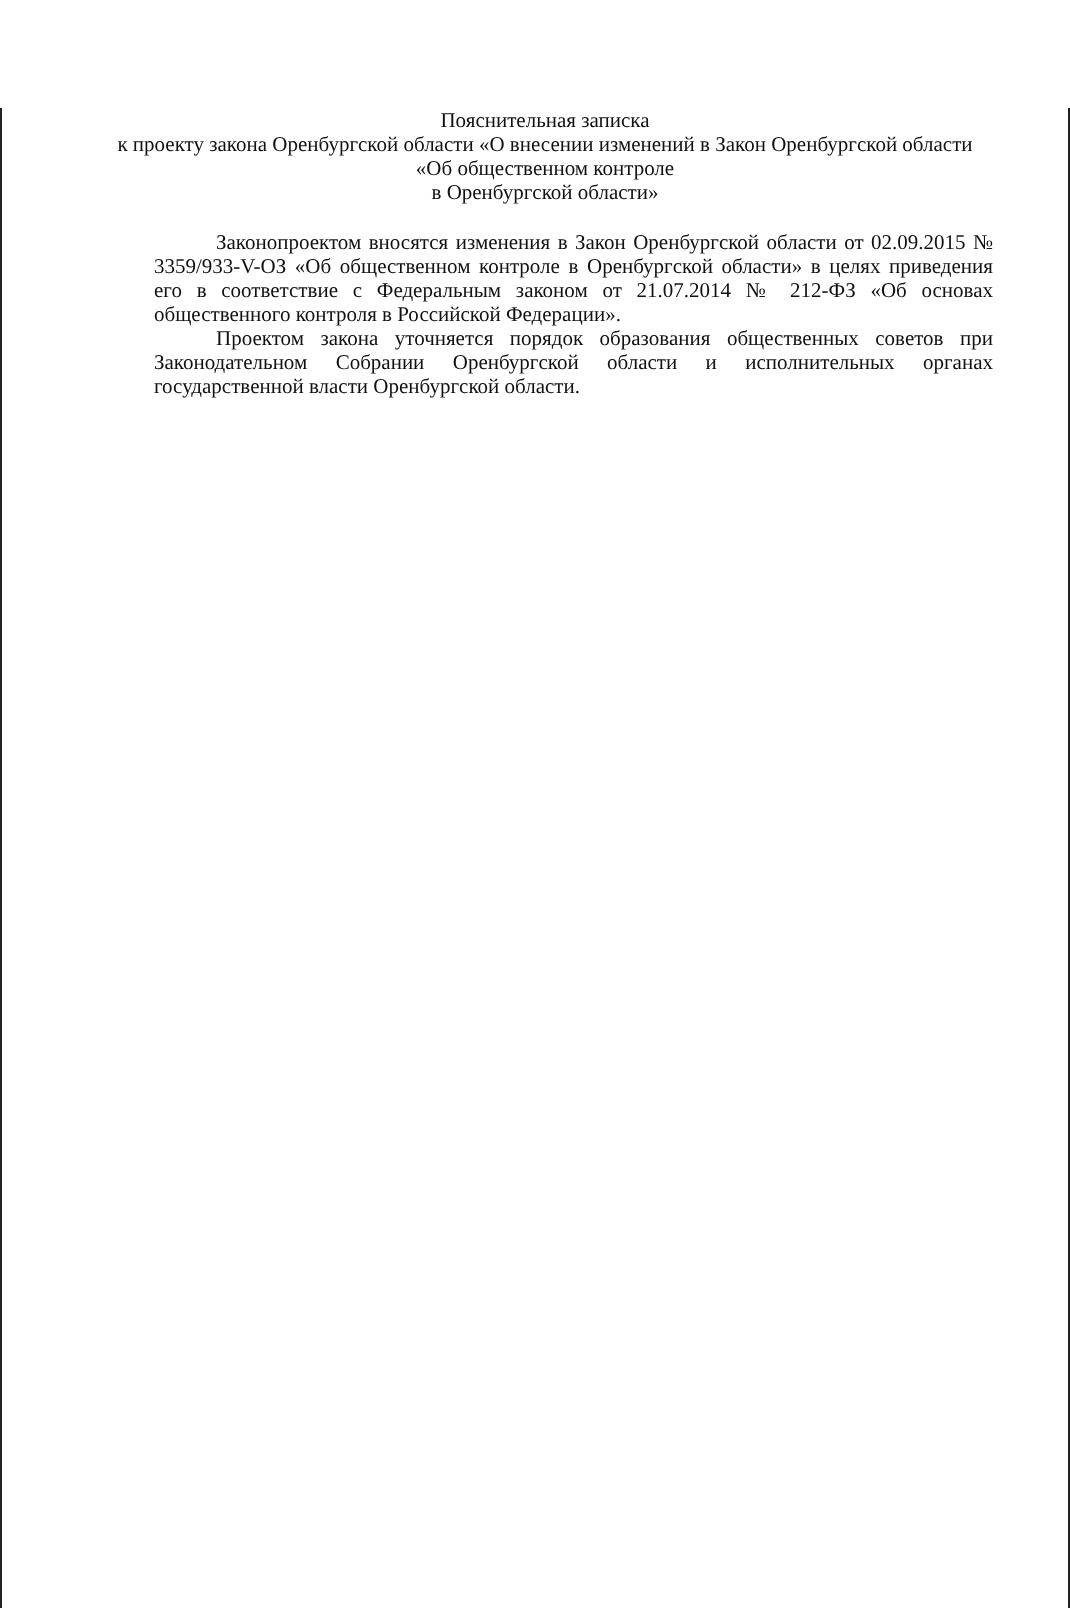Пояснительная записка
к проекту закона Оренбургской области «О внесении изменений в Закон Оренбургской области «Об общественном контроле
в Оренбургской области»
Законопроектом вносятся изменения в Закон Оренбургской области от 02.09.2015 № 3359/933-V-ОЗ «Об общественном контроле в Оренбургской области» в целях приведения его в соответствие с Федеральным законом от 21.07.2014 № 212-ФЗ «Об основах общественного контроля в Российской Федерации».
Проектом закона уточняется порядок образования общественных советов при Законодательном Собрании Оренбургской области и исполнительных органах государственной власти Оренбургской области.